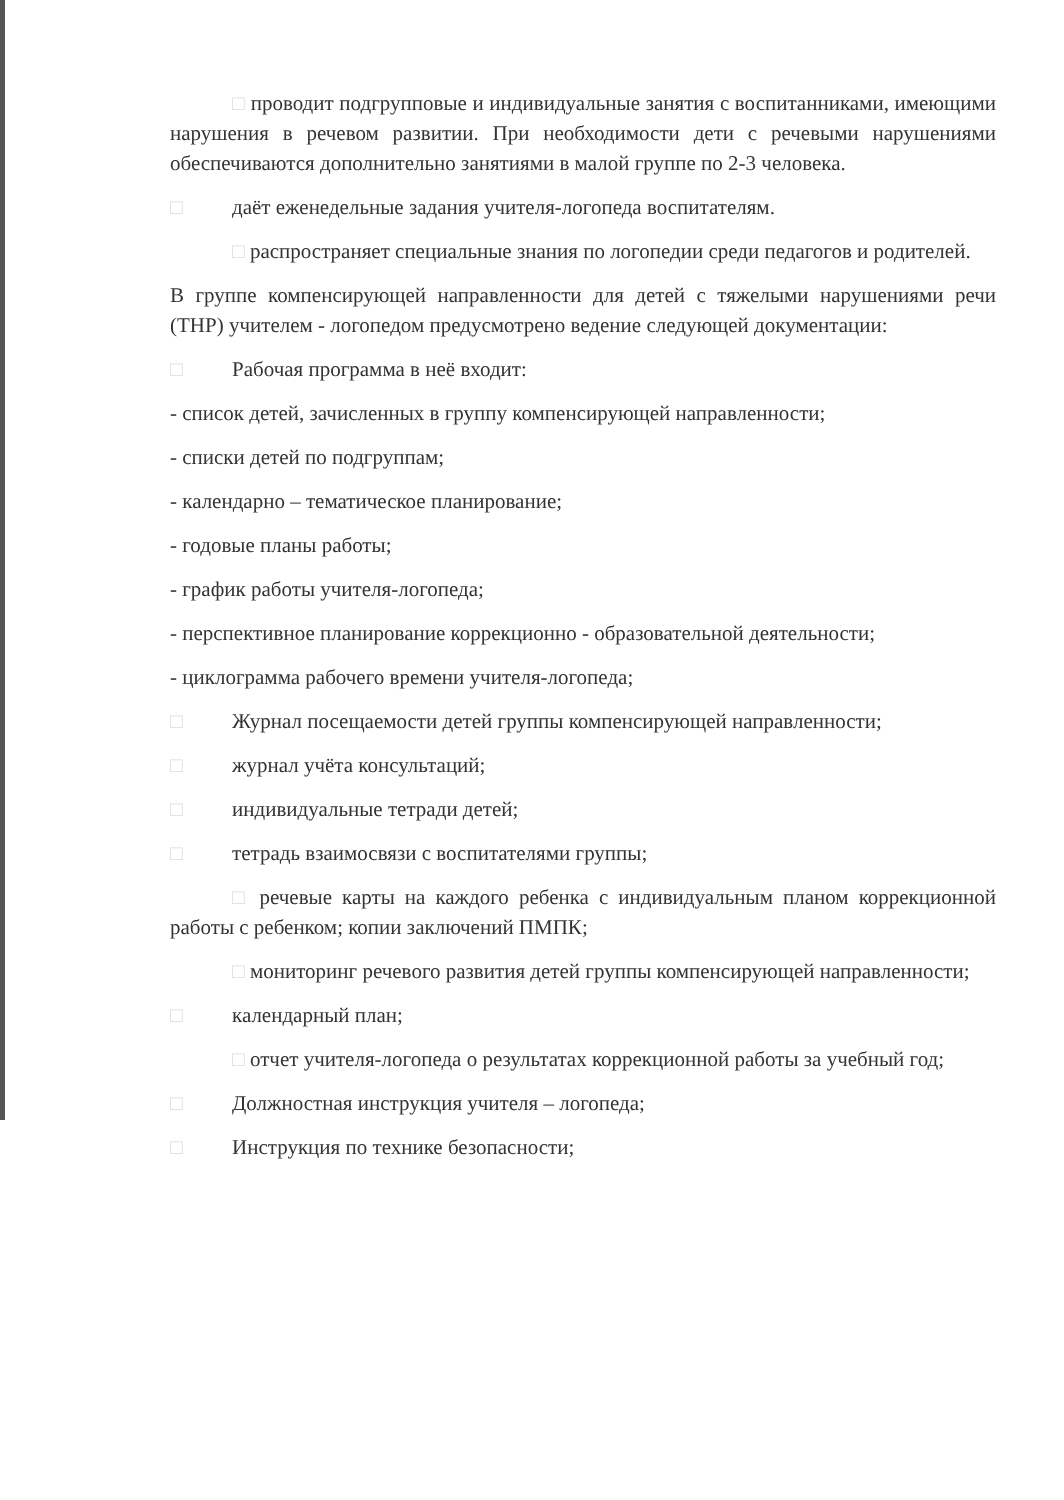□ проводит подгрупповые и индивидуальные занятия с воспитанниками, имеющими нарушения в речевом развитии. При необходимости дети с речевыми нарушениями обеспечиваются дополнительно занятиями в малой группе по 2-3 человека.
□ даёт еженедельные задания учителя-логопеда воспитателям.
□ распространяет специальные знания по логопедии среди педагогов и родителей.
В группе компенсирующей направленности для детей с тяжелыми нарушениями речи (ТНР) учителем - логопедом предусмотрено ведение следующей документации:
□ Рабочая программа в неё входит:
- список детей, зачисленных в группу компенсирующей направленности;
- списки детей по подгруппам;
- календарно – тематическое планирование;
- годовые планы работы;
- график работы учителя-логопеда;
- перспективное планирование коррекционно - образовательной деятельности;
- циклограмма рабочего времени учителя-логопеда;
□ Журнал посещаемости детей группы компенсирующей направленности;
□ журнал учёта консультаций;
□ индивидуальные тетради детей;
□ тетрадь взаимосвязи с воспитателями группы;
□ речевые карты на каждого ребенка с индивидуальным планом коррекционной работы с ребенком; копии заключений ПМПК;
□ мониторинг речевого развития детей группы компенсирующей направленности;
□ календарный план;
□ отчет учителя-логопеда о результатах коррекционной работы за учебный год;
□ Должностная инструкция учителя – логопеда;
□ Инструкция по технике безопасности;